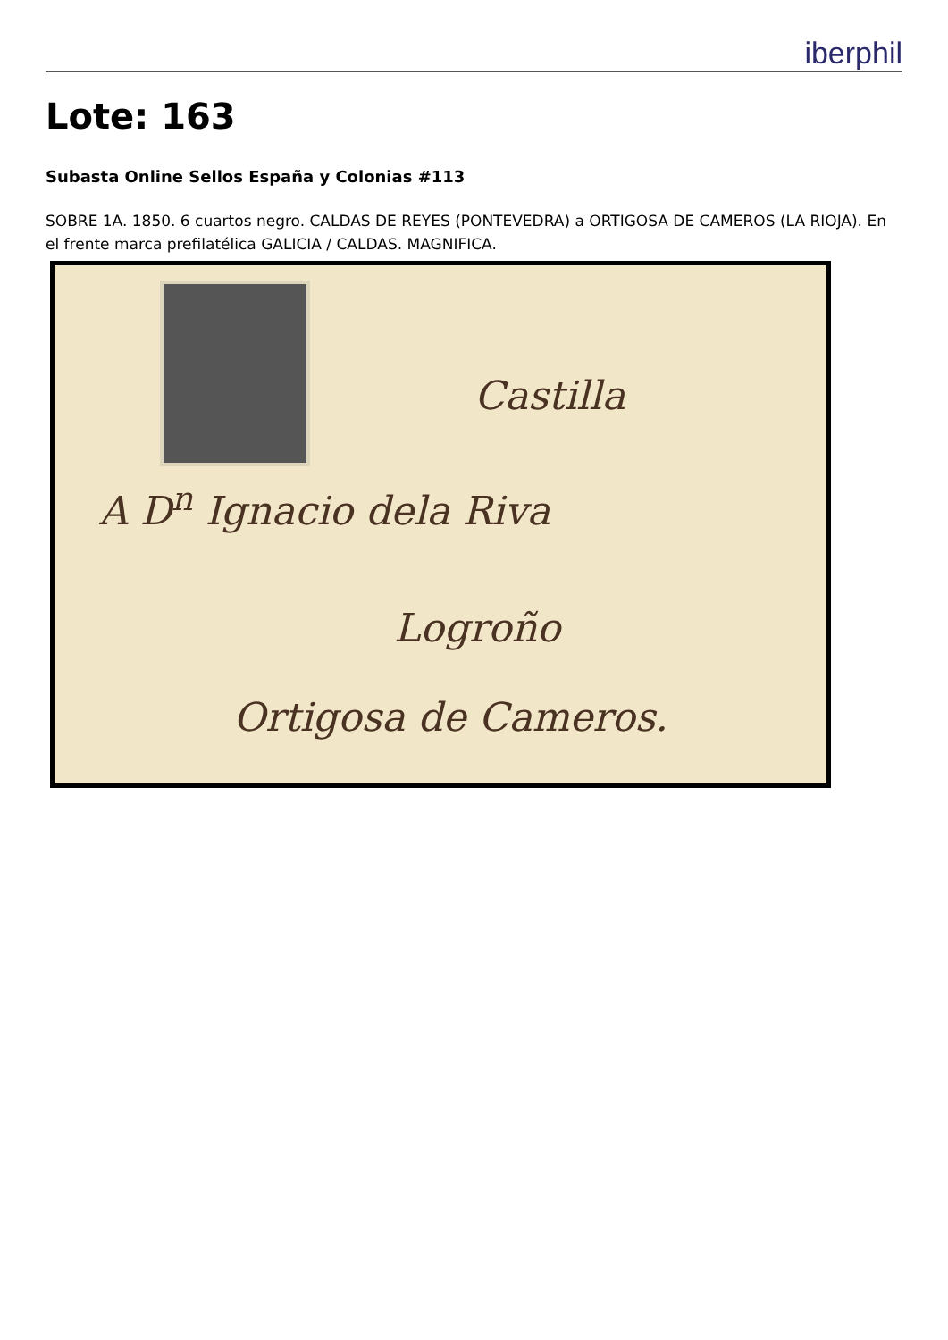iberphil
Lote: 163
Subasta Online Sellos España y Colonias #113
SOBRE 1A. 1850. 6 cuartos negro. CALDAS DE REYES (PONTEVEDRA) a ORTIGOSA DE CAMEROS (LA RIOJA). En el frente marca prefilatélica GALICIA / CALDAS. MAGNIFICA.
Castilla
A D<sup>n</sup> Ignacio dela Riva
Logroño
Ortigosa de Cameros.